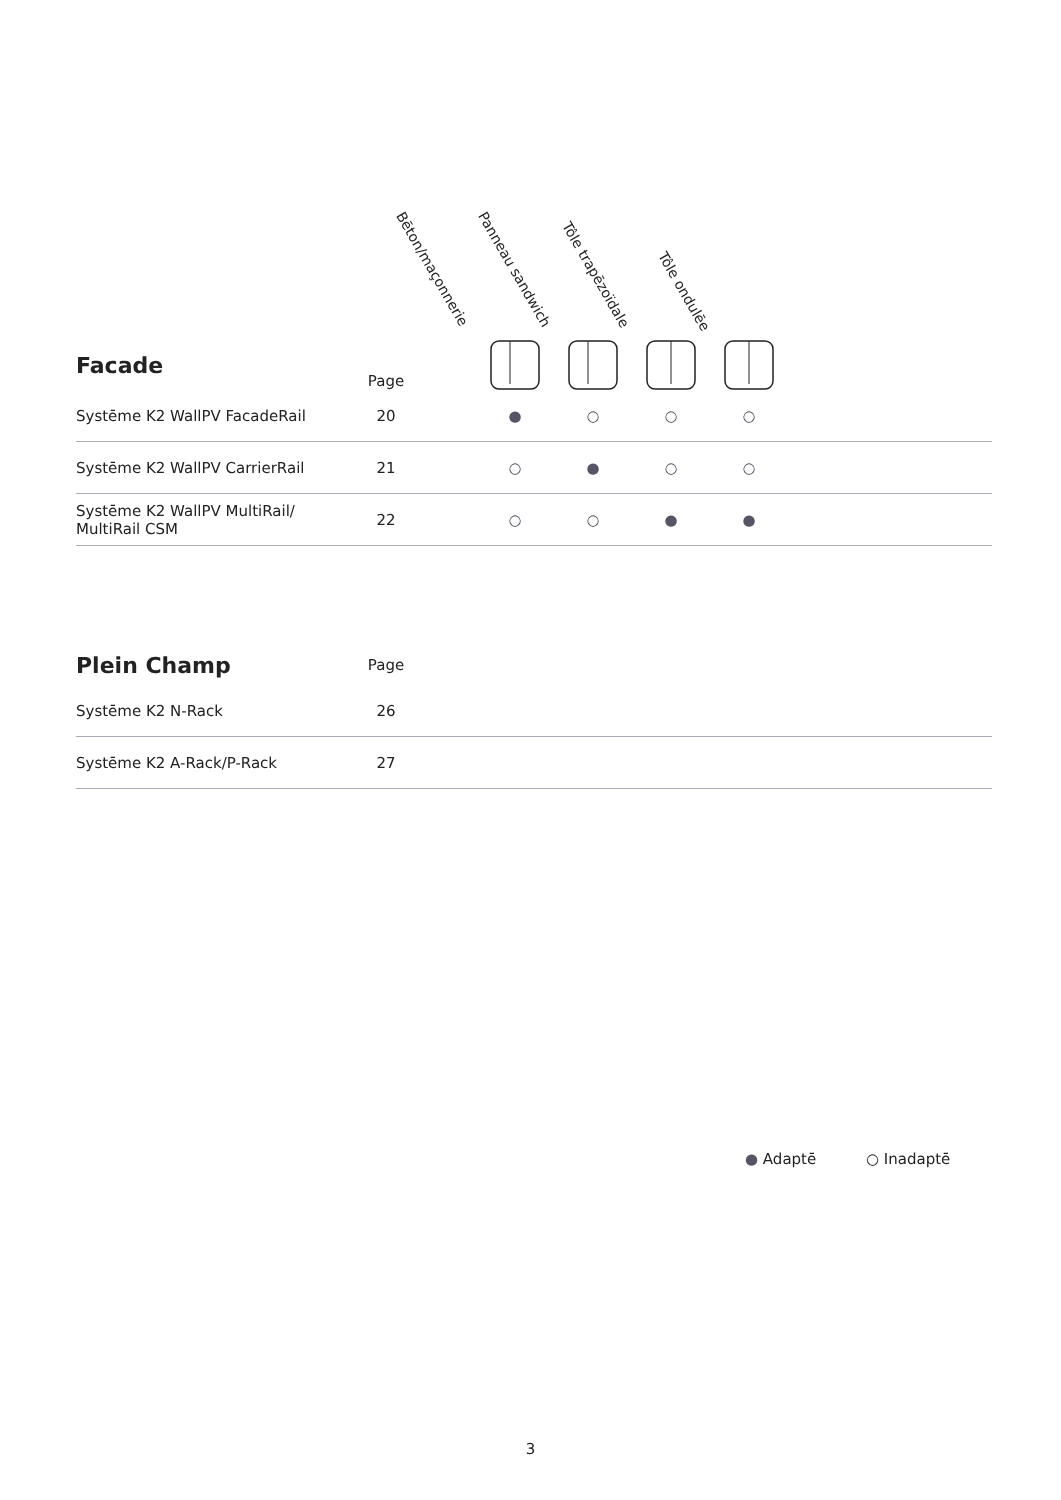Bēton/maçonnerie Panneau sandwich
Tôle trapēzoïdale
Tôle ondulēe
| Facade | Page | | | | | | |
| --- | --- | --- | --- | --- | --- | --- | --- |
| Systēme K2 WallPV FacadeRail | 20 | | ● | ○ | ○ | ○ | |
| Systēme K2 WallPV CarrierRail | 21 | | ○ | ● | ○ | ○ | |
| Systēme K2 WallPV MultiRail/ MultiRail CSM | 22 | | ○ | ○ | ● | ● | |
| Plein Champ | Page | |
| --- | --- | --- |
| Systēme K2 N-Rack | 26 | |
| Systēme K2 A-Rack/P-Rack | 27 | |
● Adaptē ○ Inadaptē
3